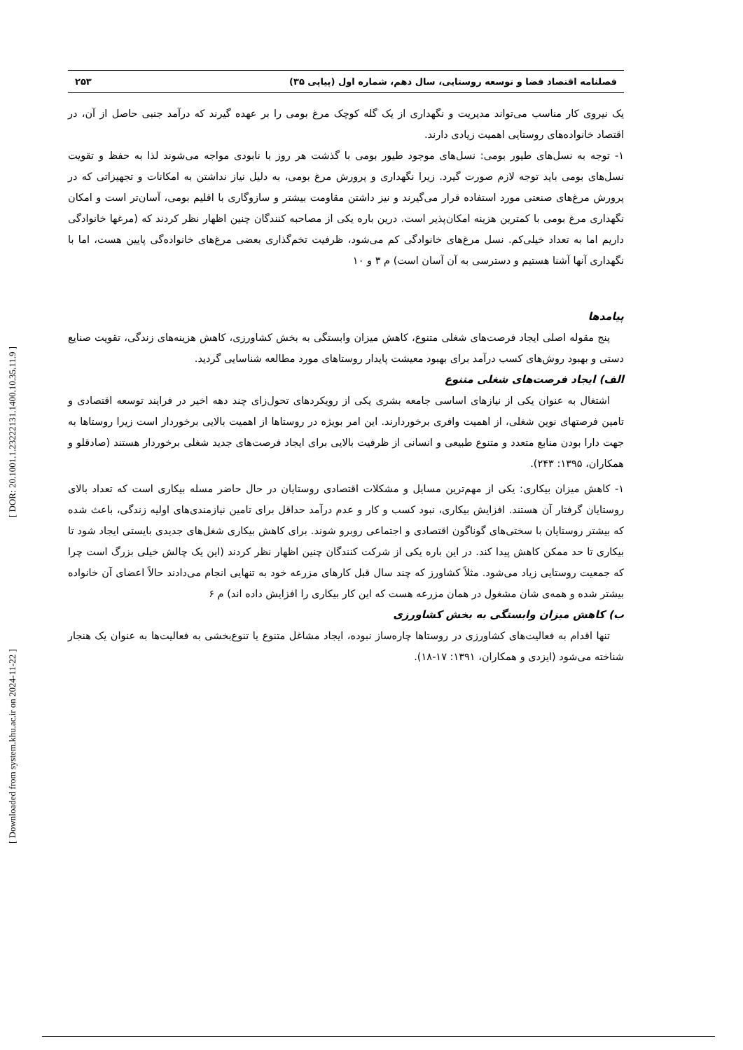[ Downloaded from system.khu.ac.ir on 2024-11-22 ] [ DOR: 20.1001.1.23222131.1400.10.35.11.9 ]
فصلنامه اقتصاد فضا و توسعه روستایی، سال دهم، شماره اول (پیاپی ۳۵) ۲۵۳
یک نیروی کار مناسب می‌تواند مدیریت و نگهداری از یک گله کوچک مرغ بومی را بر عهده گیرند که درآمد جنبی حاصل از آن، در اقتصاد خانواده‌های روستایی اهمیت زیادی دارند.
۱- توجه به نسل‌های طیور بومی: نسل‌های موجود طیور بومی با گذشت هر روز با نابودی مواجه می‌شوند لذا به حفظ و تقویت نسل‌های بومی باید توجه لازم صورت گیرد. زیرا نگهداری و پرورش مرغ بومی، به دلیل نیاز نداشتن به امکانات و تجهیزاتی که در پرورش مرغ‌های صنعتی مورد استفاده قرار می‌گیرند و نیز داشتن مقاومت بیشتر و سازوگاری با اقلیم بومی، آسان‌تر است و امکان نگهداری مرغ بومی با کمترین هزینه امکان‌پذیر است. درین باره یکی از مصاحبه کنندگان چنین اظهار نظر کردند که (مرغها خانوادگی داریم اما به تعداد خیلی‌کم. نسل مرغ‌های خانوادگی کم می‌شود، ظرفیت تخم‌گذاری بعضی مرغ‌های خانواده‌گی پایین هست، اما با نگهداری آنها آشنا هستیم و دسترسی به آن آسان است) م ۳ و ۱۰
پیامدها
پنج مقوله اصلی ایجاد فرصت‌های شغلی متنوع، کاهش میزان وابستگی به بخش کشاورزی، کاهش هزینه‌های زندگی، تقویت صنایع دستی و بهبود روش‌های کسب درآمد برای بهبود معیشت پایدار روستاهای مورد مطالعه شناسایی گردید.
الف) ایجاد فرصت‌های شغلی متنوع
اشتغال به عنوان یکی از نیازهای اساسی جامعه بشری یکی از رویکردهای تحول‌زای چند دهه اخیر در فرایند توسعه اقتصادی و تامین فرصتهای نوین شغلی، از اهمیت وافری برخوردارند. این امر بویژه در روستاها از اهمیت بالایی برخوردار است زیرا روستاها به جهت دارا بودن منابع متعدد و متنوع طبیعی و انسانی از ظرفیت بالایی برای ایجاد فرصت‌های جدید شغلی برخوردار هستند (صادقلو و همکاران، ۱۳۹۵: ۲۴۳).
۱- کاهش میزان بیکاری: یکی از مهم‌ترین مسایل و مشکلات اقتصادی روستایان در حال حاضر مسله بیکاری است که تعداد بالای روستایان گرفتار آن هستند. افزایش بیکاری، نبود کسب و کار و عدم درآمد حداقل برای تامین نیازمندی‌های اولیه زندگی، باعث شده که بیشتر روستایان با سختی‌های گوناگون اقتصادی و اجتماعی روبرو شوند. برای کاهش بیکاری شغل‌های جدیدی بایستی ایجاد شود تا بیکاری تا حد ممکن کاهش پیدا کند. در این باره یکی از شرکت کنندگان چنین اظهار نظر کردند (این یک چالش خیلی بزرگ است چرا که جمعیت روستایی زیاد می‌شود. مثلاً کشاورز که چند سال قبل کارهای مزرعه خود به تنهایی انجام می‌دادند حالاً اعضای آن خانواده بیشتر شده و همه‌ی شان مشغول در همان مزرعه هست که این کار بیکاری را افزایش داده اند) م ۶
ب) کاهش میزان وابستگی به بخش کشاورزی
تنها اقدام به فعالیت‌های کشاورزی در روستاها چاره‌ساز نبوده، ایجاد مشاغل متنوع یا تنوع‌بخشی به فعالیت‌ها به عنوان یک هنجار شناخته می‌شود (ایزدی و همکاران، ۱۳۹۱: ۱۷-۱۸).